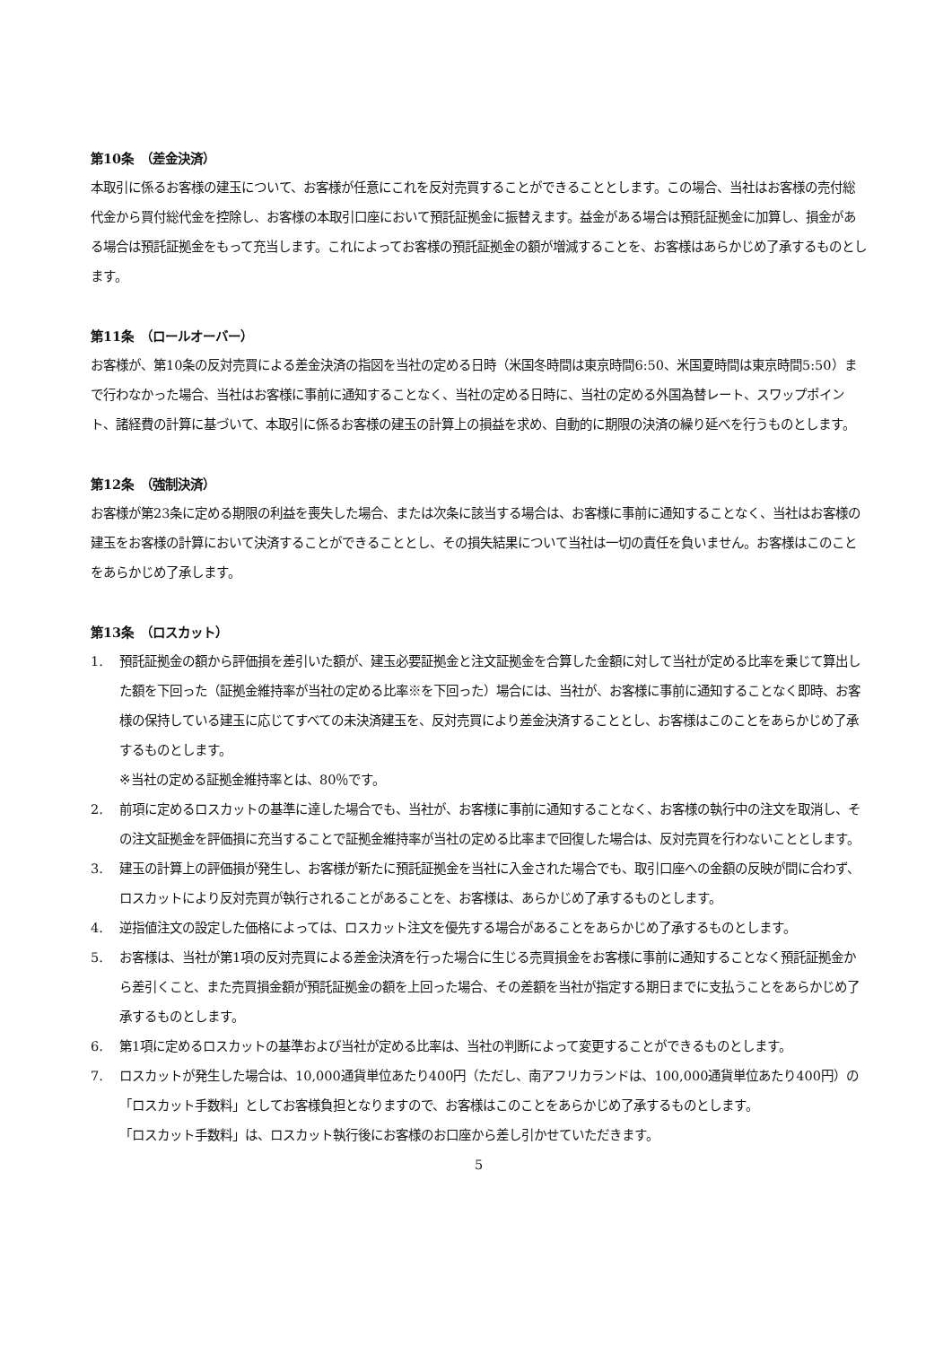第10条　（差金決済）
本取引に係るお客様の建玉について、お客様が任意にこれを反対売買することができることとします。この場合、当社はお客様の売付総代金から買付総代金を控除し、お客様の本取引口座において預託証拠金に振替えます。益金がある場合は預託証拠金に加算し、損金がある場合は預託証拠金をもって充当します。これによってお客様の預託証拠金の額が増減することを、お客様はあらかじめ了承するものとします。
第11条　（ロールオーバー）
お客様が、第10条の反対売買による差金決済の指図を当社の定める日時（米国冬時間は東京時間6:50、米国夏時間は東京時間5:50）まで行わなかった場合、当社はお客様に事前に通知することなく、当社の定める日時に、当社の定める外国為替レート、スワップポイント、諸経費の計算に基づいて、本取引に係るお客様の建玉の計算上の損益を求め、自動的に期限の決済の繰り延べを行うものとします。
第12条　（強制決済）
お客様が第23条に定める期限の利益を喪失した場合、または次条に該当する場合は、お客様に事前に通知することなく、当社はお客様の建玉をお客様の計算において決済することができることとし、その損失結果について当社は一切の責任を負いません。お客様はこのことをあらかじめ了承します。
第13条　（ロスカット）
1. 預託証拠金の額から評価損を差引いた額が、建玉必要証拠金と注文証拠金を合算した金額に対して当社が定める比率を乗じて算出した額を下回った（証拠金維持率が当社の定める比率※を下回った）場合には、当社が、お客様に事前に通知することなく即時、お客様の保持している建玉に応じてすべての未決済建玉を、反対売買により差金決済することとし、お客様はこのことをあらかじめ了承するものとします。
※当社の定める証拠金維持率とは、80％です。
2. 前項に定めるロスカットの基準に達した場合でも、当社が、お客様に事前に通知することなく、お客様の執行中の注文を取消し、その注文証拠金を評価損に充当することで証拠金維持率が当社の定める比率まで回復した場合は、反対売買を行わないこととします。
3. 建玉の計算上の評価損が発生し、お客様が新たに預託証拠金を当社に入金された場合でも、取引口座への金額の反映が間に合わず、ロスカットにより反対売買が執行されることがあることを、お客様は、あらかじめ了承するものとします。
4. 逆指値注文の設定した価格によっては、ロスカット注文を優先する場合があることをあらかじめ了承するものとします。
5. お客様は、当社が第1項の反対売買による差金決済を行った場合に生じる売買損金をお客様に事前に通知することなく預託証拠金から差引くこと、また売買損金額が預託証拠金の額を上回った場合、その差額を当社が指定する期日までに支払うことをあらかじめ了承するものとします。
6. 第1項に定めるロスカットの基準および当社が定める比率は、当社の判断によって変更することができるものとします。
7. ロスカットが発生した場合は、10,000通貨単位あたり400円（ただし、南アフリカランドは、100,000通貨単位あたり400円）の「ロスカット手数料」としてお客様負担となりますので、お客様はこのことをあらかじめ了承するものとします。
「ロスカット手数料」は、ロスカット執行後にお客様のお口座から差し引かせていただきます。
5